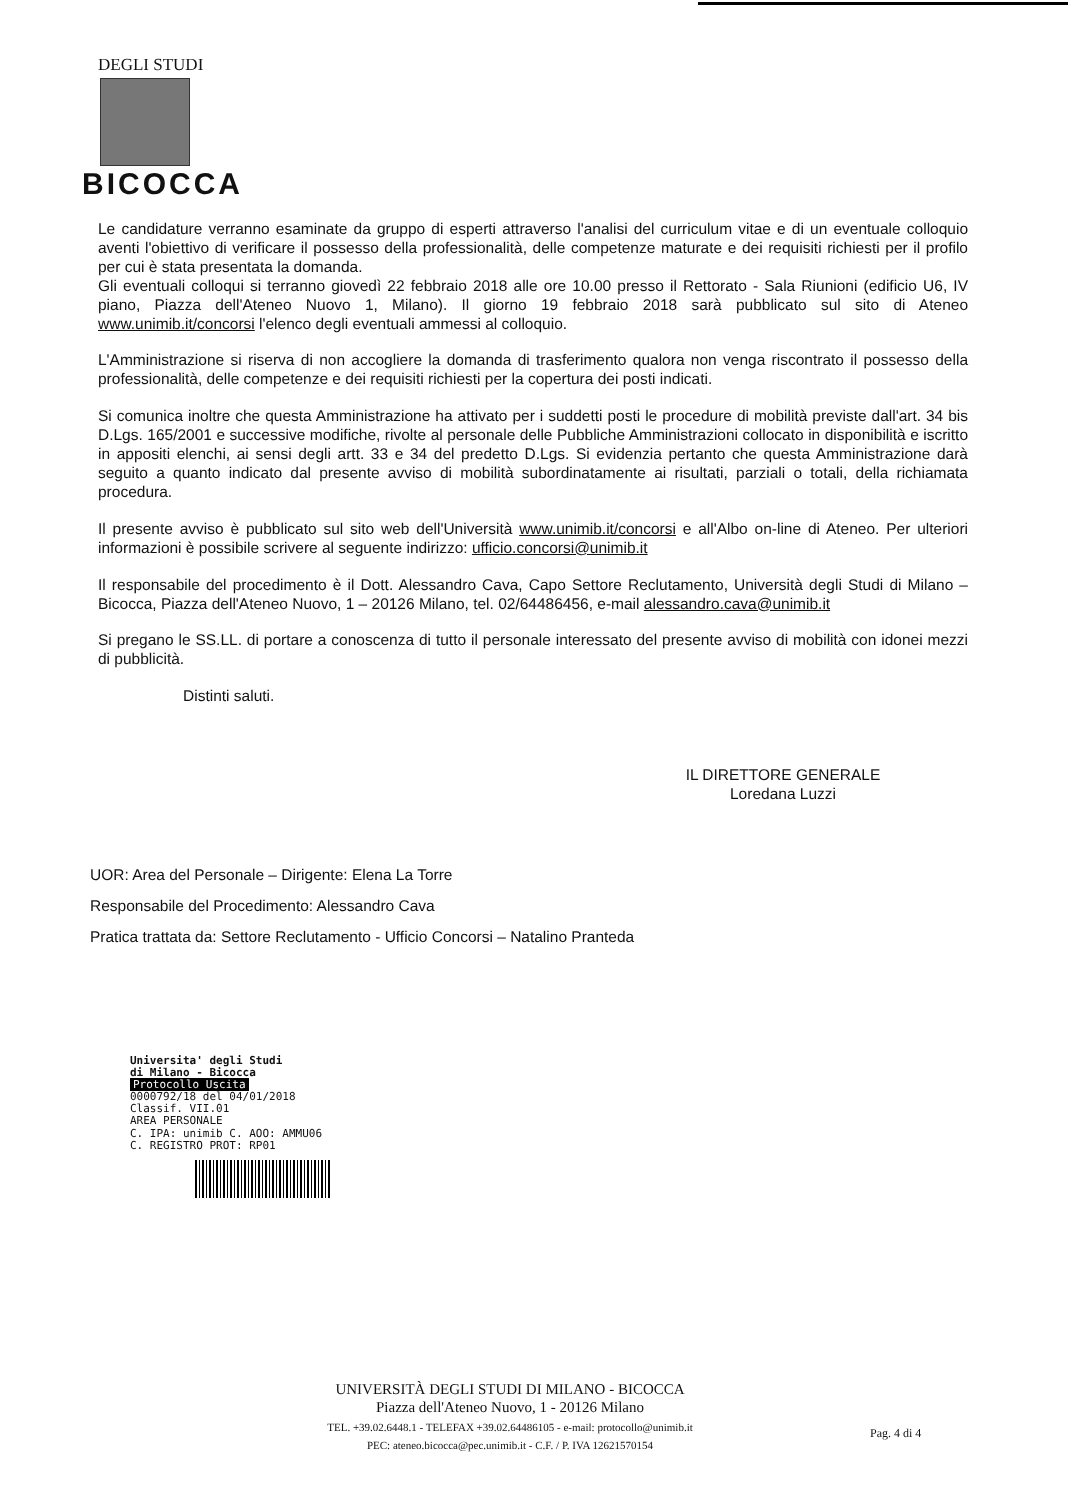DEGLI STUDI
BICOCCA
Le candidature verranno esaminate da gruppo di esperti attraverso l'analisi del curriculum vitae e di un eventuale colloquio aventi l'obiettivo di verificare il possesso della professionalità, delle competenze maturate e dei requisiti richiesti per il profilo per cui è stata presentata la domanda.
Gli eventuali colloqui si terranno giovedì 22 febbraio 2018 alle ore 10.00 presso il Rettorato - Sala Riunioni (edificio U6, IV piano, Piazza dell'Ateneo Nuovo 1, Milano). Il giorno 19 febbraio 2018 sarà pubblicato sul sito di Ateneo www.unimib.it/concorsi l'elenco degli eventuali ammessi al colloquio.
L'Amministrazione si riserva di non accogliere la domanda di trasferimento qualora non venga riscontrato il possesso della professionalità, delle competenze e dei requisiti richiesti per la copertura dei posti indicati.
Si comunica inoltre che questa Amministrazione ha attivato per i suddetti posti le procedure di mobilità previste dall'art. 34 bis D.Lgs. 165/2001 e successive modifiche, rivolte al personale delle Pubbliche Amministrazioni collocato in disponibilità e iscritto in appositi elenchi, ai sensi degli artt. 33 e 34 del predetto D.Lgs. Si evidenzia pertanto che questa Amministrazione darà seguito a quanto indicato dal presente avviso di mobilità subordinatamente ai risultati, parziali o totali, della richiamata procedura.
Il presente avviso è pubblicato sul sito web dell'Università www.unimib.it/concorsi e all'Albo on-line di Ateneo. Per ulteriori informazioni è possibile scrivere al seguente indirizzo: ufficio.concorsi@unimib.it
Il responsabile del procedimento è il Dott. Alessandro Cava, Capo Settore Reclutamento, Università degli Studi di Milano – Bicocca, Piazza dell'Ateneo Nuovo, 1 – 20126 Milano, tel. 02/64486456, e-mail alessandro.cava@unimib.it
Si pregano le SS.LL. di portare a conoscenza di tutto il personale interessato del presente avviso di mobilità con idonei mezzi di pubblicità.
Distinti saluti.
IL DIRETTORE GENERALE
Loredana Luzzi
UOR: Area del Personale – Dirigente: Elena La Torre
Responsabile del Procedimento: Alessandro Cava
Pratica trattata da: Settore Reclutamento - Ufficio Concorsi – Natalino Pranteda
Universita' degli Studi
di Milano - Bicocca
Protocollo Uscita
0000792/18 del 04/01/2018
Classif. VII.01
AREA PERSONALE
C. IPA: unimib C. AOO: AMMU06
C. REGISTRO PROT: RP01
UNIVERSITÀ DEGLI STUDI DI MILANO - BICOCCA
Piazza dell'Ateneo Nuovo, 1 - 20126 Milano
TEL. +39.02.6448.1 - TELEFAX +39.02.64486105 - e-mail: protocollo@unimib.it
PEC: ateneo.bicocca@pec.unimib.it - C.F. / P. IVA 12621570154
Pag. 4 di 4